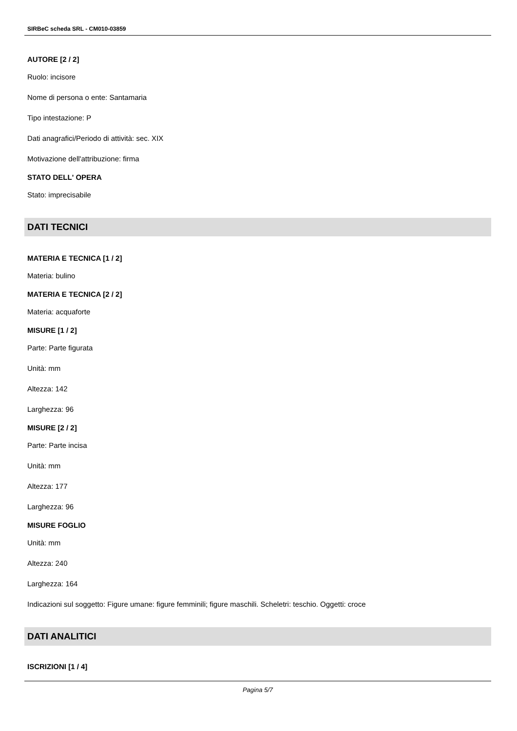SIRBeC scheda SRL - CM010-03859
AUTORE [2 / 2]
Ruolo: incisore
Nome di persona o ente: Santamaria
Tipo intestazione: P
Dati anagrafici/Periodo di attività: sec. XIX
Motivazione dell'attribuzione: firma
STATO DELL' OPERA
Stato: imprecisabile
DATI TECNICI
MATERIA E TECNICA [1 / 2]
Materia: bulino
MATERIA E TECNICA [2 / 2]
Materia: acquaforte
MISURE [1 / 2]
Parte: Parte figurata
Unità: mm
Altezza: 142
Larghezza: 96
MISURE [2 / 2]
Parte: Parte incisa
Unità: mm
Altezza: 177
Larghezza: 96
MISURE FOGLIO
Unità: mm
Altezza: 240
Larghezza: 164
Indicazioni sul soggetto: Figure umane: figure femminili; figure maschili. Scheletri: teschio. Oggetti: croce
DATI ANALITICI
ISCRIZIONI [1 / 4]
Pagina 5/7